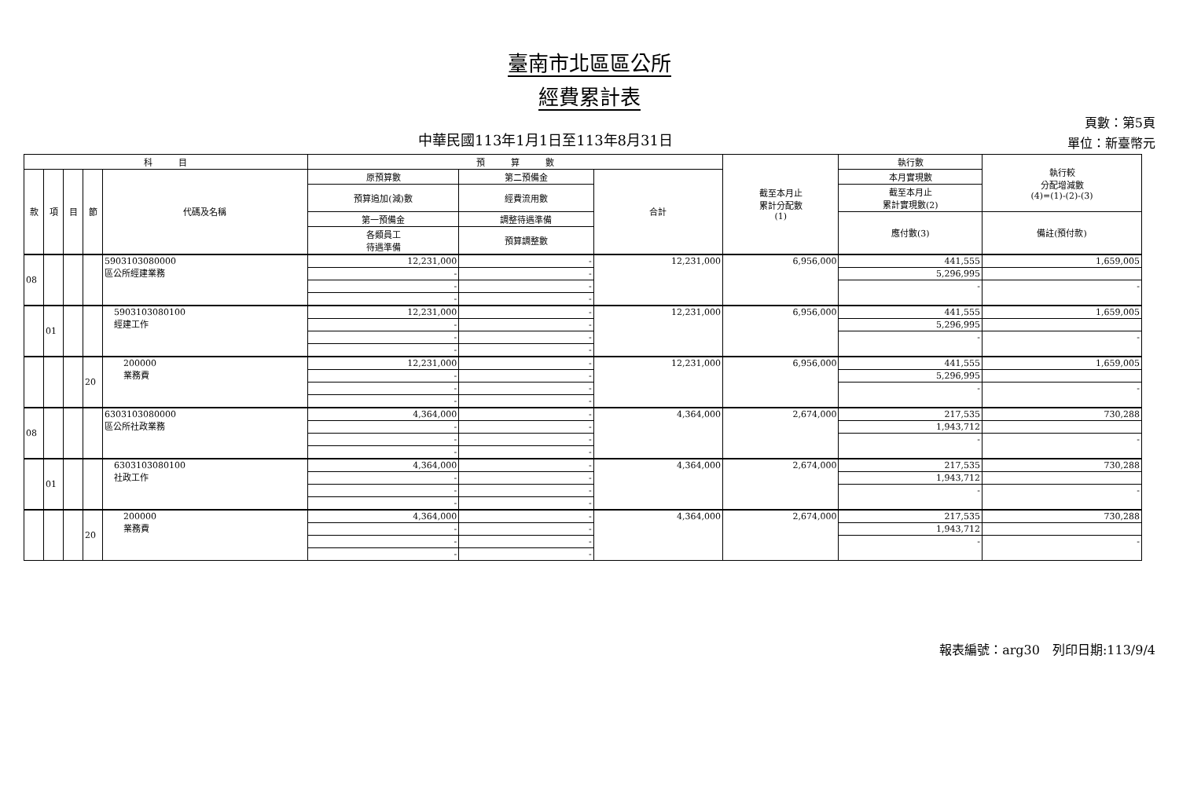臺南市北區區公所
經費累計表
中華民國113年1月1日至113年8月31日
頁數：第5頁
單位：新臺幣元
| 科 目 | | | | | 預 算 數 | | | 截至本月止 累計分配數 (1) | 執行數 | 執行較 分配增減數 (4)=(1)-(2)-(3) |
| --- | --- | --- | --- | --- | --- | --- | --- | --- | --- | --- |
| 款 | 項 | 目 | 節 | 代碼及名稱 | 原預算數 | 第二預備金 | 合計 | | 本月實現數 | |
| | | | | | 預算追加(減)數 | 經費流用數 | | | 截至本月止 累計實現數(2) | |
| | | | | | 第一預備金 | 調整待遇準備 | | | 應付數(3) | 備註(預付款) |
| | | | | | 各類員工 待遇準備 | 預算調整數 | | | | |
| 08 | | | | 5903103080000 區公所經建業務 | 12,231,000 | - | 12,231,000 | 6,956,000 | 441,555 | 1,659,005 |
| | | | | | - | - | | | 5,296,995 | |
| | | | | | - | - | | | - | - |
| | | | | | - | - | | | | |
| | 01 | | | 5903103080100 經建工作 | 12,231,000 | - | 12,231,000 | 6,956,000 | 441,555 | 1,659,005 |
| | | | | | - | - | | | 5,296,995 | |
| | | | | | - | - | | | - | - |
| | | | | | - | - | | | | |
| | | | 20 | 200000 業務費 | 12,231,000 | - | 12,231,000 | 6,956,000 | 441,555 | 1,659,005 |
| | | | | | - | - | | | 5,296,995 | |
| | | | | | - | - | | | - | - |
| | | | | | - | - | | | | |
| 08 | | | | 6303103080000 區公所社政業務 | 4,364,000 | - | 4,364,000 | 2,674,000 | 217,535 | 730,288 |
| | | | | | - | - | | | 1,943,712 | |
| | | | | | - | - | | | - | - |
| | | | | | - | - | | | | |
| | 01 | | | 6303103080100 社政工作 | 4,364,000 | - | 4,364,000 | 2,674,000 | 217,535 | 730,288 |
| | | | | | - | - | | | 1,943,712 | |
| | | | | | - | - | | | - | - |
| | | | | | - | - | | | | |
| | | | 20 | 200000 業務費 | 4,364,000 | - | 4,364,000 | 2,674,000 | 217,535 | 730,288 |
| | | | | | - | - | | | 1,943,712 | |
| | | | | | - | - | | | - | - |
| | | | | | - | - | | | | |
報表編號：arg30　列印日期:113/9/4